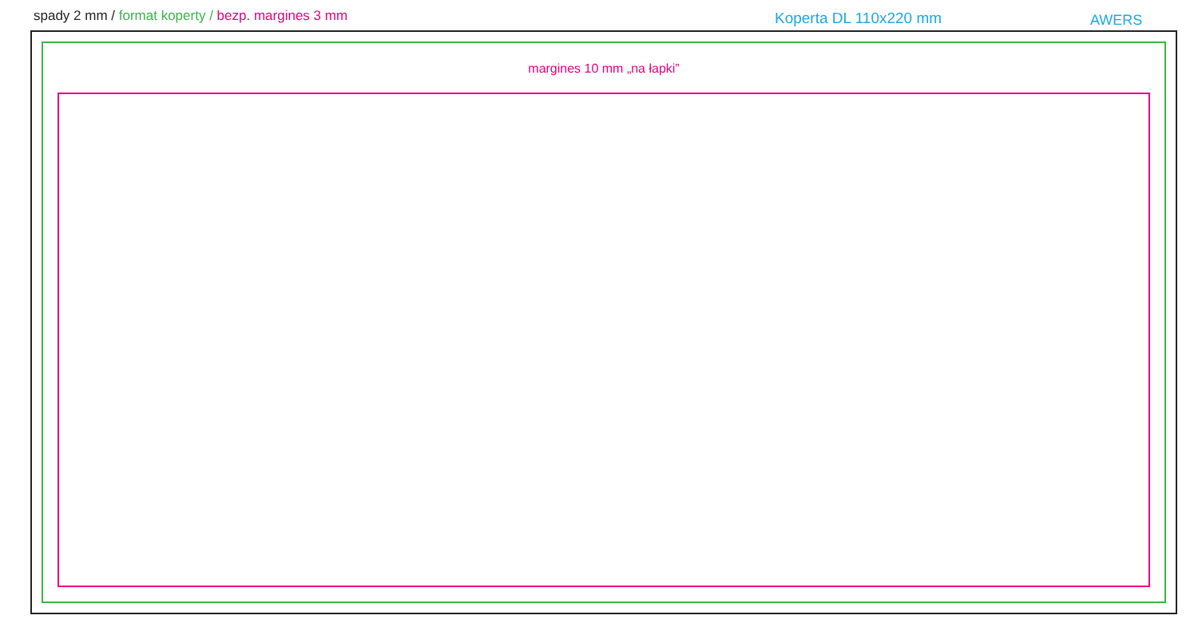spady 2 mm / format koperty / bezp. margines 3 mm
Koperta DL 110x220 mm AWERS
margines 10 mm „na łapki”